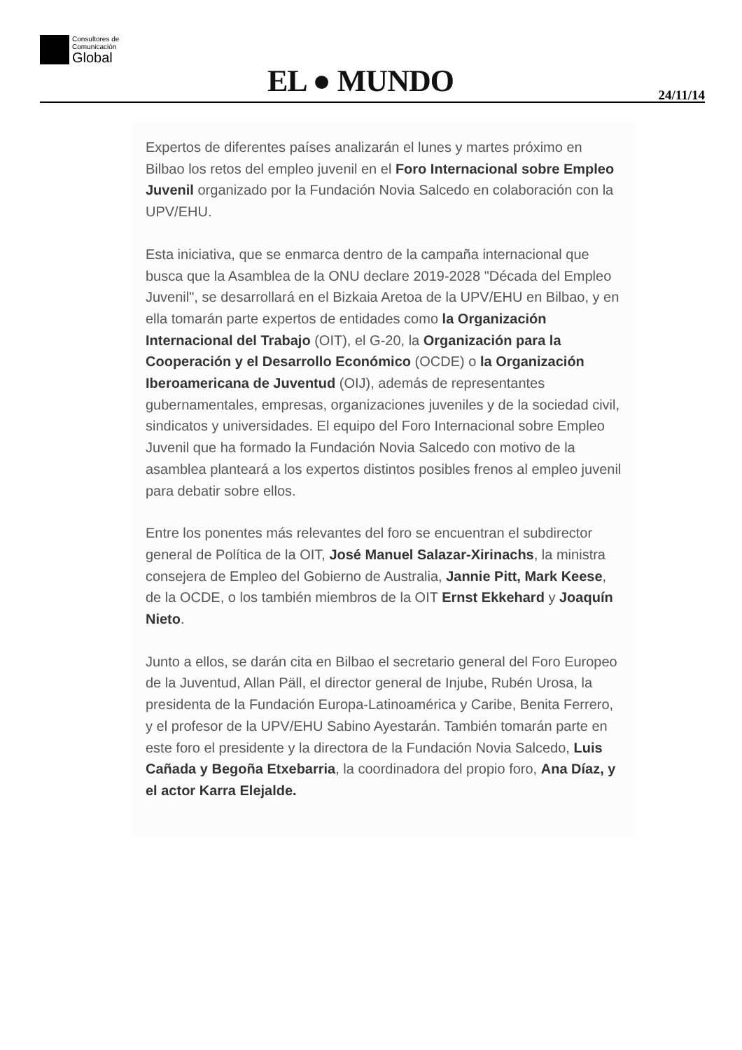Consultores de
Comunicación
Global
EL ● MUNDO 24/11/14
Expertos de diferentes países analizarán el lunes y martes próximo en Bilbao los retos del empleo juvenil en el Foro Internacional sobre Empleo Juvenil organizado por la Fundación Novia Salcedo en colaboración con la UPV/EHU.
Esta iniciativa, que se enmarca dentro de la campaña internacional que busca que la Asamblea de la ONU declare 2019-2028 "Década del Empleo Juvenil", se desarrollará en el Bizkaia Aretoa de la UPV/EHU en Bilbao, y en ella tomarán parte expertos de entidades como la Organización Internacional del Trabajo (OIT), el G-20, la Organización para la Cooperación y el Desarrollo Económico (OCDE) o la Organización Iberoamericana de Juventud (OIJ), además de representantes gubernamentales, empresas, organizaciones juveniles y de la sociedad civil, sindicatos y universidades. El equipo del Foro Internacional sobre Empleo Juvenil que ha formado la Fundación Novia Salcedo con motivo de la asamblea planteará a los expertos distintos posibles frenos al empleo juvenil para debatir sobre ellos.
Entre los ponentes más relevantes del foro se encuentran el subdirector general de Política de la OIT, José Manuel Salazar-Xirinachs, la ministra consejera de Empleo del Gobierno de Australia, Jannie Pitt, Mark Keese, de la OCDE, o los también miembros de la OIT Ernst Ekkehard y Joaquín Nieto.
Junto a ellos, se darán cita en Bilbao el secretario general del Foro Europeo de la Juventud, Allan Päll, el director general de Injube, Rubén Urosa, la presidenta de la Fundación Europa-Latinoamérica y Caribe, Benita Ferrero, y el profesor de la UPV/EHU Sabino Ayestarán. También tomarán parte en este foro el presidente y la directora de la Fundación Novia Salcedo, Luis Cañada y Begoña Etxebarria, la coordinadora del propio foro, Ana Díaz, y el actor Karra Elejalde.